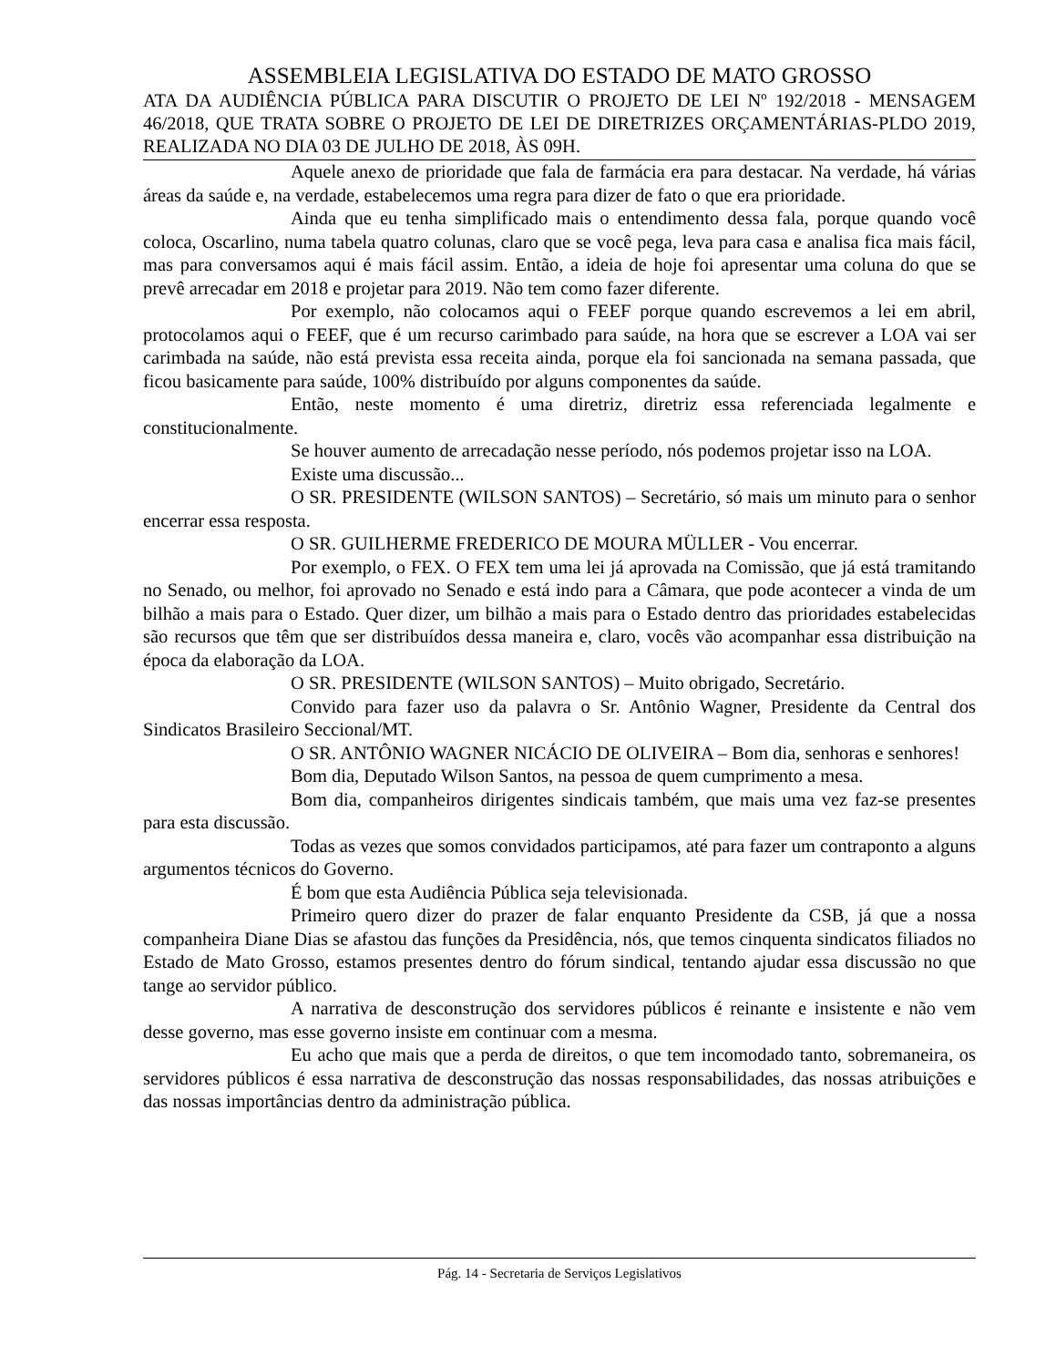ASSEMBLEIA LEGISLATIVA DO ESTADO DE MATO GROSSO
ATA DA AUDIÊNCIA PÚBLICA PARA DISCUTIR O PROJETO DE LEI Nº 192/2018 - MENSAGEM 46/2018, QUE TRATA SOBRE O PROJETO DE LEI DE DIRETRIZES ORÇAMENTÁRIAS-PLDO 2019, REALIZADA NO DIA 03 DE JULHO DE 2018, ÀS 09H.
Aquele anexo de prioridade que fala de farmácia era para destacar. Na verdade, há várias áreas da saúde e, na verdade, estabelecemos uma regra para dizer de fato o que era prioridade.
Ainda que eu tenha simplificado mais o entendimento dessa fala, porque quando você coloca, Oscarlino, numa tabela quatro colunas, claro que se você pega, leva para casa e analisa fica mais fácil, mas para conversamos aqui é mais fácil assim. Então, a ideia de hoje foi apresentar uma coluna do que se prevê arrecadar em 2018 e projetar para 2019. Não tem como fazer diferente.
Por exemplo, não colocamos aqui o FEEF porque quando escrevemos a lei em abril, protocolamos aqui o FEEF, que é um recurso carimbado para saúde, na hora que se escrever a LOA vai ser carimbada na saúde, não está prevista essa receita ainda, porque ela foi sancionada na semana passada, que ficou basicamente para saúde, 100% distribuído por alguns componentes da saúde.
Então, neste momento é uma diretriz, diretriz essa referenciada legalmente e constitucionalmente.
Se houver aumento de arrecadação nesse período, nós podemos projetar isso na LOA.
Existe uma discussão...
O SR. PRESIDENTE (WILSON SANTOS) – Secretário, só mais um minuto para o senhor encerrar essa resposta.
O SR. GUILHERME FREDERICO DE MOURA MÜLLER - Vou encerrar.
Por exemplo, o FEX. O FEX tem uma lei já aprovada na Comissão, que já está tramitando no Senado, ou melhor, foi aprovado no Senado e está indo para a Câmara, que pode acontecer a vinda de um bilhão a mais para o Estado. Quer dizer, um bilhão a mais para o Estado dentro das prioridades estabelecidas são recursos que têm que ser distribuídos dessa maneira e, claro, vocês vão acompanhar essa distribuição na época da elaboração da LOA.
O SR. PRESIDENTE (WILSON SANTOS) – Muito obrigado, Secretário.
Convido para fazer uso da palavra o Sr. Antônio Wagner, Presidente da Central dos Sindicatos Brasileiro Seccional/MT.
O SR. ANTÔNIO WAGNER NICÁCIO DE OLIVEIRA – Bom dia, senhoras e senhores!
Bom dia, Deputado Wilson Santos, na pessoa de quem cumprimento a mesa.
Bom dia, companheiros dirigentes sindicais também, que mais uma vez faz-se presentes para esta discussão.
Todas as vezes que somos convidados participamos, até para fazer um contraponto a alguns argumentos técnicos do Governo.
É bom que esta Audiência Pública seja televisionada.
Primeiro quero dizer do prazer de falar enquanto Presidente da CSB, já que a nossa companheira Diane Dias se afastou das funções da Presidência, nós, que temos cinquenta sindicatos filiados no Estado de Mato Grosso, estamos presentes dentro do fórum sindical, tentando ajudar essa discussão no que tange ao servidor público.
A narrativa de desconstrução dos servidores públicos é reinante e insistente e não vem desse governo, mas esse governo insiste em continuar com a mesma.
Eu acho que mais que a perda de direitos, o que tem incomodado tanto, sobremaneira, os servidores públicos é essa narrativa de desconstrução das nossas responsabilidades, das nossas atribuições e das nossas importâncias dentro da administração pública.
Pág. 14 - Secretaria de Serviços Legislativos